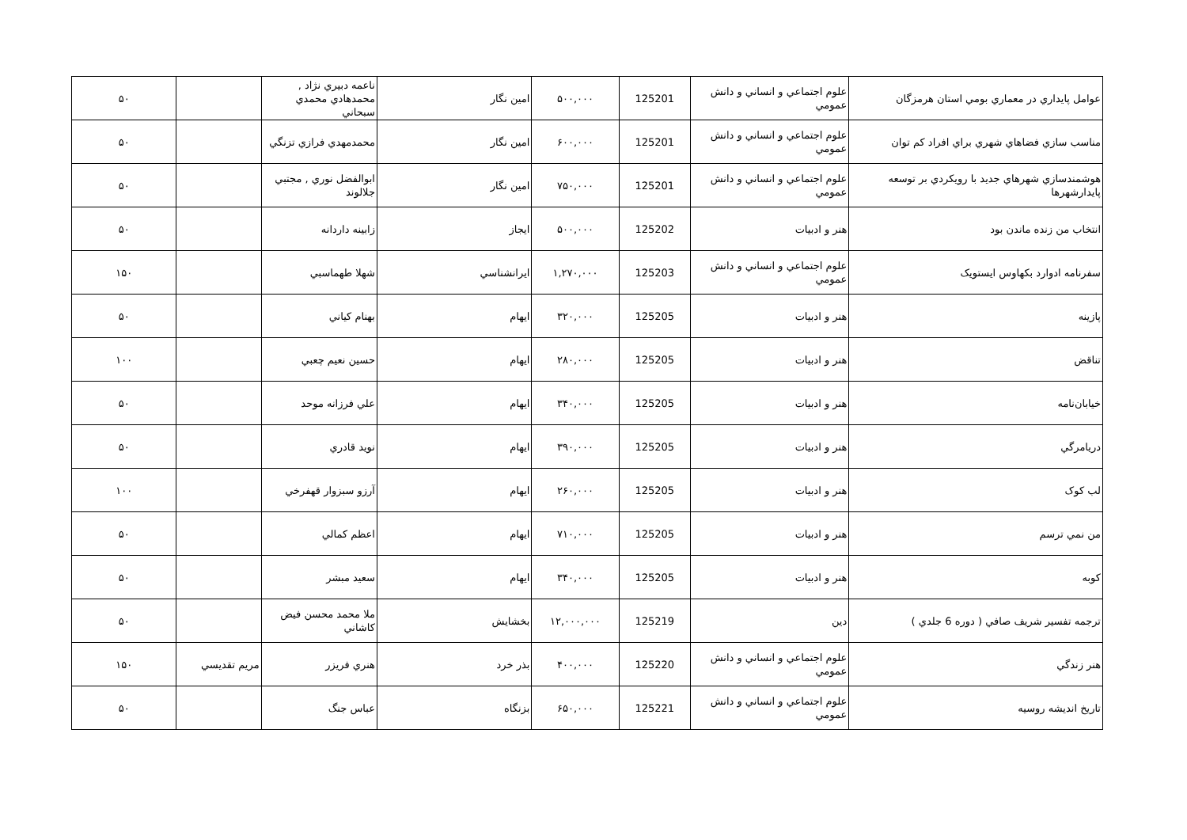| عوامل پايداري در معماري بومي استان هرمزگان | علوم اجتماعي و انساني و دانش عمومي | 125201 | ۵۰۰,۰۰۰ | امين نگار | ناعمه دبيري نژاد , محمدهادي محمدي سبحاني | | ۵۰ |
| مناسب سازي فضاهاي شهري براي افراد كم توان | علوم اجتماعي و انساني و دانش عمومي | 125201 | ۶۰۰,۰۰۰ | امين نگار | محمدمهدي فرازي تزنگي | | ۵۰ |
| هوشمندسازي شهرهاي جديد با رويكردي بر توسعه پايدارشهرها | علوم اجتماعي و انساني و دانش عمومي | 125201 | ۷۵۰,۰۰۰ | امين نگار | ابوالفضل نوري , مجتبي جلالوند | | ۵۰ |
| انتخاب من زنده ماندن بود | هنر و ادبيات | 125202 | ۵۰۰,۰۰۰ | ايجاز | زابينه داردانه | | ۵۰ |
| سفرنامه ادوارد بكهاوس ايستويک | علوم اجتماعي و انساني و دانش عمومي | 125203 | ۱,۲۷۰,۰۰۰ | ايرانشناسي | شهلا طهماسبي | | ۱۵۰ |
| پازينه | هنر و ادبيات | 125205 | ۳۲۰,۰۰۰ | ايهام | بهنام كياني | | ۵۰ |
| تناقض | هنر و ادبيات | 125205 | ۲۸۰,۰۰۰ | ايهام | حسين نعيم چعبي | | ۱۰۰ |
| خيابان‌نامه | هنر و ادبيات | 125205 | ۳۴۰,۰۰۰ | ايهام | علي فرزانه موحد | | ۵۰ |
| دريامرگي | هنر و ادبيات | 125205 | ۳۹۰,۰۰۰ | ايهام | نويد قادري | | ۵۰ |
| لب كوک | هنر و ادبيات | 125205 | ۲۶۰,۰۰۰ | ايهام | آرزو سبزوار قهفرخي | | ۱۰۰ |
| من نمي ترسم | هنر و ادبيات | 125205 | ۷۱۰,۰۰۰ | ايهام | اعظم كمالي | | ۵۰ |
| كوبه | هنر و ادبيات | 125205 | ۳۴۰,۰۰۰ | ايهام | سعيد مبشر | | ۵۰ |
| ترجمه تفسير شريف صافي ( دوره 6 جلدي ) | دين | 125219 | ۱۲,۰۰۰,۰۰۰ | بخشايش | ملا محمد محسن فيض كاشاني | | ۵۰ |
| هنر زندگي | علوم اجتماعي و انساني و دانش عمومي | 125220 | ۴۰۰,۰۰۰ | بذر خرد | هنري فريزر | مريم تقديسي | ۱۵۰ |
| تاريخ انديشه روسيه | علوم اجتماعي و انساني و دانش عمومي | 125221 | ۶۵۰,۰۰۰ | بزنگاه | عباس جنگ | | ۵۰ |